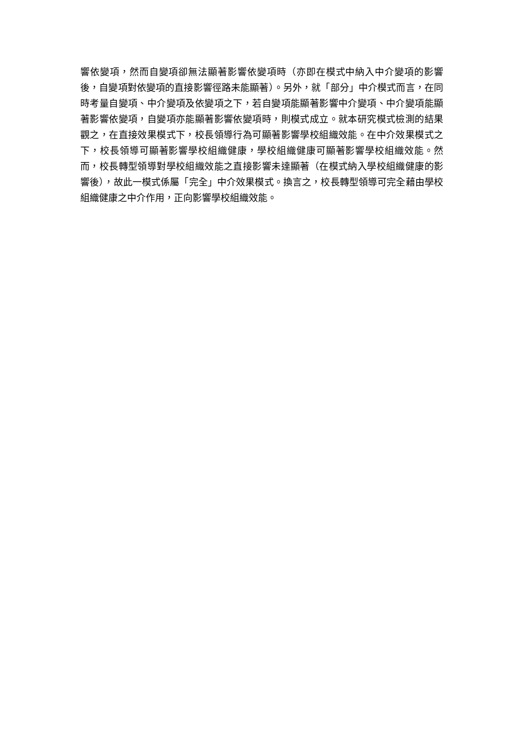響依變項，然而自變項卻無法顯著影響依變項時（亦即在模式中納入中介變項的影響後，自變項對依變項的直接影響徑路未能顯著）。另外，就「部分」中介模式而言，在同時考量自變項、中介變項及依變項之下，若自變項能顯著影響中介變項、中介變項能顯著影響依變項，自變項亦能顯著影響依變項時，則模式成立。就本研究模式檢測的結果觀之，在直接效果模式下，校長領導行為可顯著影響學校組織效能。在中介效果模式之下，校長領導可顯著影響學校組織健康，學校組織健康可顯著影響學校組織效能。然而，校長轉型領導對學校組織效能之直接影響未達顯著（在模式納入學校組織健康的影響後），故此一模式係屬「完全」中介效果模式。換言之，校長轉型領導可完全藉由學校組織健康之中介作用，正向影響學校組織效能。